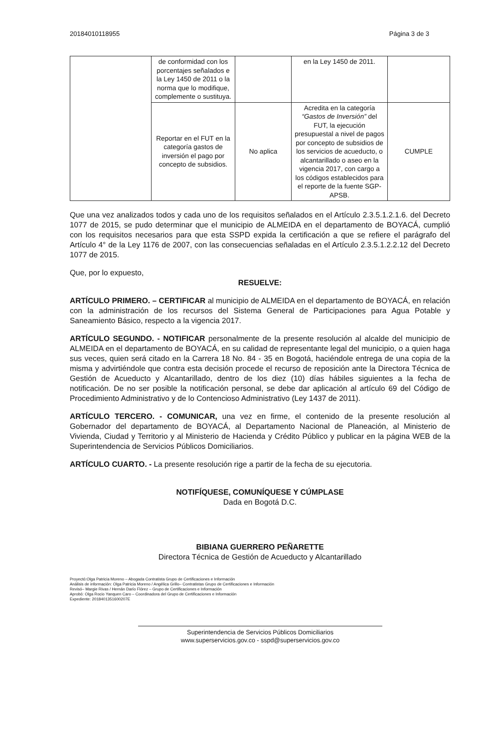20184010118955 Página 3 de 3
| | de conformidad con los porcentajes señalados e la Ley 1450 de 2011 o la norma que lo modifique, complemente o sustituya. | | en la Ley 1450 de 2011. | |
| | Reportar en el FUT en la categoría gastos de inversión el pago por concepto de subsidios. | No aplica | Acredita en la categoría “Gastos de Inversión” del FUT, la ejecución presupuestal a nivel de pagos por concepto de subsidios de los servicios de acueducto, o alcantarillado o aseo en la vigencia 2017, con cargo a los códigos establecidos para el reporte de la fuente SGP-APSB. | CUMPLE |
Que una vez analizados todos y cada uno de los requisitos señalados en el Artículo 2.3.5.1.2.1.6. del Decreto 1077 de 2015, se pudo determinar que el municipio de ALMEIDA en el departamento de BOYACÁ, cumplió con los requisitos necesarios para que esta SSPD expida la certificación a que se refiere el parágrafo del Artículo 4° de la Ley 1176 de 2007, con las consecuencias señaladas en el Artículo 2.3.5.1.2.2.12 del Decreto 1077 de 2015.
Que, por lo expuesto,
RESUELVE:
ARTÍCULO PRIMERO. – CERTIFICAR al municipio de ALMEIDA en el departamento de BOYACÁ, en relación con la administración de los recursos del Sistema General de Participaciones para Agua Potable y Saneamiento Básico, respecto a la vigencia 2017.
ARTÍCULO SEGUNDO. - NOTIFICAR personalmente de la presente resolución al alcalde del municipio de ALMEIDA en el departamento de BOYACÁ, en su calidad de representante legal del municipio, o a quien haga sus veces, quien será citado en la Carrera 18 No. 84 - 35 en Bogotá, haciéndole entrega de una copia de la misma y advirtiéndole que contra esta decisión procede el recurso de reposición ante la Directora Técnica de Gestión de Acueducto y Alcantarillado, dentro de los diez (10) días hábiles siguientes a la fecha de notificación. De no ser posible la notificación personal, se debe dar aplicación al artículo 69 del Código de Procedimiento Administrativo y de lo Contencioso Administrativo (Ley 1437 de 2011).
ARTÍCULO TERCERO. - COMUNICAR, una vez en firme, el contenido de la presente resolución al Gobernador del departamento de BOYACÁ, al Departamento Nacional de Planeación, al Ministerio de Vivienda, Ciudad y Territorio y al Ministerio de Hacienda y Crédito Público y publicar en la página WEB de la Superintendencia de Servicios Públicos Domiciliarios.
ARTÍCULO CUARTO. - La presente resolución rige a partir de la fecha de su ejecutoria.
NOTIFÍQUESE, COMUNÍQUESE Y CÚMPLASE
Dada en Bogotá D.C.
BIBIANA GUERRERO PEÑARETTE
Directora Técnica de Gestión de Acueducto y Alcantarillado
Proyectó:Olga Patricia Moreno – Abogada Contratista Grupo de Certificaciones e Información
Análisis de información: Olga Patricia Moreno / Angélica Grillo– Contratistas Grupo de Certificaciones e Información
Revisó– Margie Rivas / Hernán Darío Flórez – Grupo de Certificaciones e Información
Aprobó: Olga Rocio Yanquen Caro – Coordinadora del Grupo de Certificaciones e Información
Expediente: 2018401351600207E
Superintendencia de Servicios Públicos Domiciliarios
www.superservicios.gov.co - sspd@superservicios.gov.co